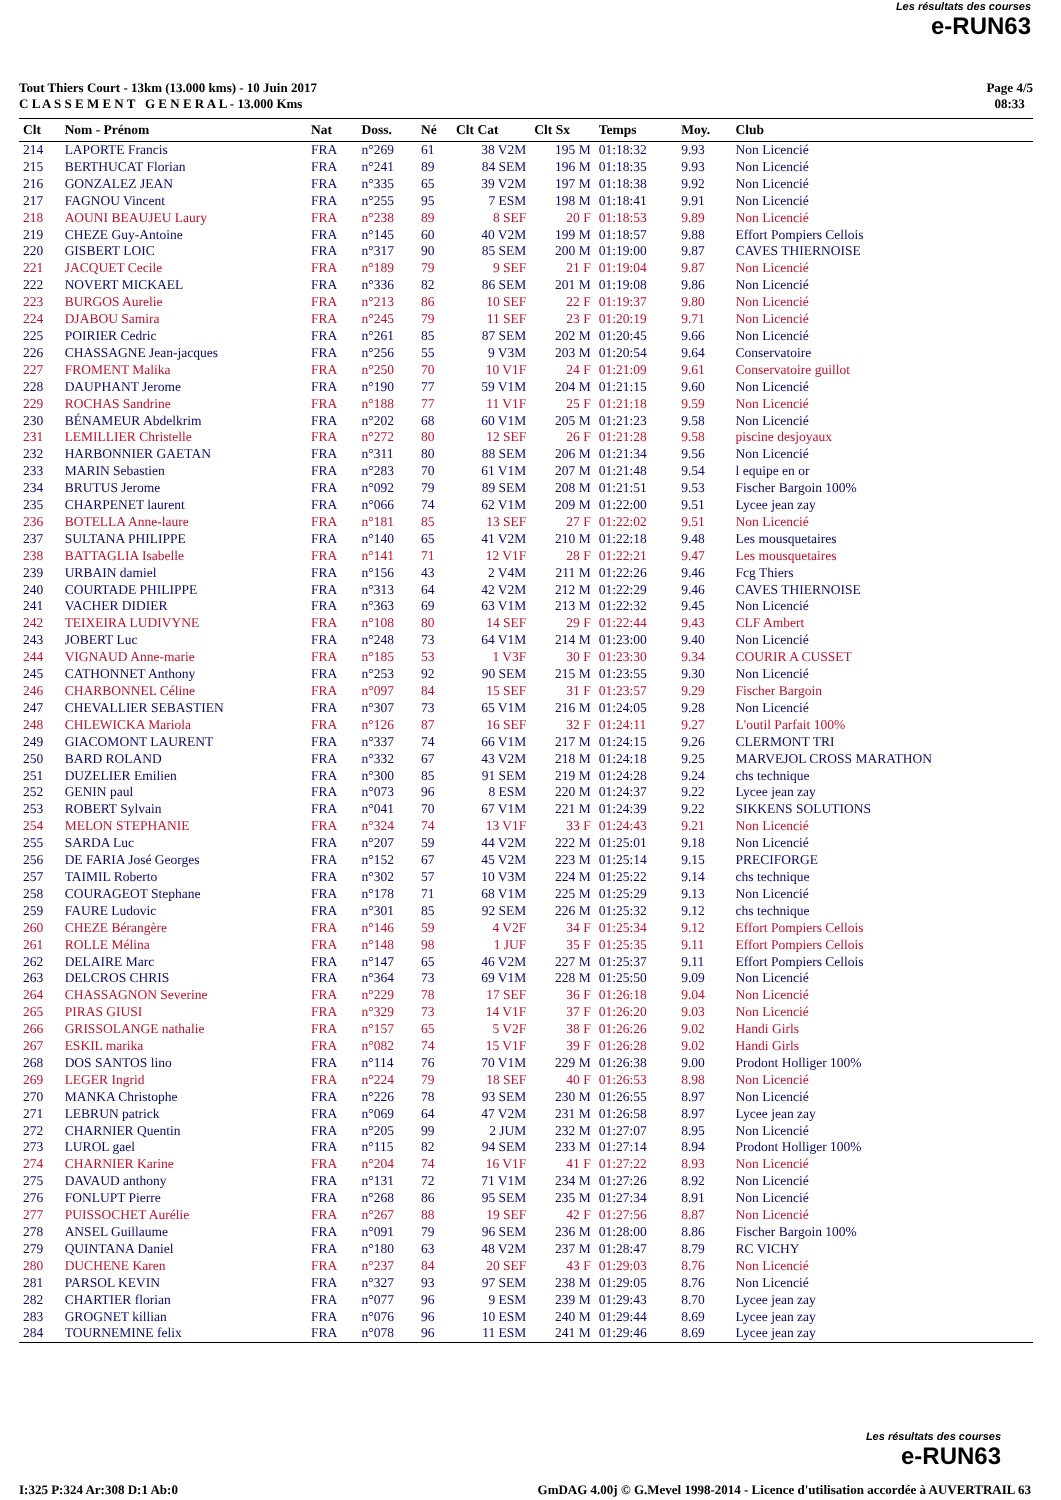Les résultats des courses
e-RUN63
Tout Thiers Court - 13km (13.000 kms) - 10 Juin 2017
C L A S S E M E N T G E N E R A L - 13.000 Kms
Page 4/5
08:33
| Clt | Nom - Prénom | Nat | Doss. | Né | Clt Cat | Clt Sx | Temps | Moy. | Club |
| --- | --- | --- | --- | --- | --- | --- | --- | --- | --- |
| 214 | LAPORTE Francis | FRA | n°269 | 61 | 38 V2M | 195 M | 01:18:32 | 9.93 | Non Licencié |
| 215 | BERTHUCAT Florian | FRA | n°241 | 89 | 84 SEM | 196 M | 01:18:35 | 9.93 | Non Licencié |
| 216 | GONZALEZ JEAN | FRA | n°335 | 65 | 39 V2M | 197 M | 01:18:38 | 9.92 | Non Licencié |
| 217 | FAGNOU Vincent | FRA | n°255 | 95 | 7 ESM | 198 M | 01:18:41 | 9.91 | Non Licencié |
| 218 | AOUNI BEAUJEU Laury | FRA | n°238 | 89 | 8 SEF | 20 F | 01:18:53 | 9.89 | Non Licencié |
| 219 | CHEZE Guy-Antoine | FRA | n°145 | 60 | 40 V2M | 199 M | 01:18:57 | 9.88 | Effort Pompiers Cellois |
| 220 | GISBERT LOIC | FRA | n°317 | 90 | 85 SEM | 200 M | 01:19:00 | 9.87 | CAVES THIERNOISE |
| 221 | JACQUET Cecile | FRA | n°189 | 79 | 9 SEF | 21 F | 01:19:04 | 9.87 | Non Licencié |
| 222 | NOVERT MICKAEL | FRA | n°336 | 82 | 86 SEM | 201 M | 01:19:08 | 9.86 | Non Licencié |
| 223 | BURGOS Aurelie | FRA | n°213 | 86 | 10 SEF | 22 F | 01:19:37 | 9.80 | Non Licencié |
| 224 | DJABOU Samira | FRA | n°245 | 79 | 11 SEF | 23 F | 01:20:19 | 9.71 | Non Licencié |
| 225 | POIRIER Cedric | FRA | n°261 | 85 | 87 SEM | 202 M | 01:20:45 | 9.66 | Non Licencié |
| 226 | CHASSAGNE Jean-jacques | FRA | n°256 | 55 | 9 V3M | 203 M | 01:20:54 | 9.64 | Conservatoire |
| 227 | FROMENT Malika | FRA | n°250 | 70 | 10 V1F | 24 F | 01:21:09 | 9.61 | Conservatoire guillot |
| 228 | DAUPHANT Jerome | FRA | n°190 | 77 | 59 V1M | 204 M | 01:21:15 | 9.60 | Non Licencié |
| 229 | ROCHAS Sandrine | FRA | n°188 | 77 | 11 V1F | 25 F | 01:21:18 | 9.59 | Non Licencié |
| 230 | BÉNAMEUR Abdelkrim | FRA | n°202 | 68 | 60 V1M | 205 M | 01:21:23 | 9.58 | Non Licencié |
| 231 | LEMILLIER Christelle | FRA | n°272 | 80 | 12 SEF | 26 F | 01:21:28 | 9.58 | piscine desjoyaux |
| 232 | HARBONNIER GAETAN | FRA | n°311 | 80 | 88 SEM | 206 M | 01:21:34 | 9.56 | Non Licencié |
| 233 | MARIN Sebastien | FRA | n°283 | 70 | 61 V1M | 207 M | 01:21:48 | 9.54 | l equipe en or |
| 234 | BRUTUS Jerome | FRA | n°092 | 79 | 89 SEM | 208 M | 01:21:51 | 9.53 | Fischer Bargoin 100% |
| 235 | CHARPENET laurent | FRA | n°066 | 74 | 62 V1M | 209 M | 01:22:00 | 9.51 | Lycee jean zay |
| 236 | BOTELLA Anne-laure | FRA | n°181 | 85 | 13 SEF | 27 F | 01:22:02 | 9.51 | Non Licencié |
| 237 | SULTANA PHILIPPE | FRA | n°140 | 65 | 41 V2M | 210 M | 01:22:18 | 9.48 | Les mousquetaires |
| 238 | BATTAGLIA Isabelle | FRA | n°141 | 71 | 12 V1F | 28 F | 01:22:21 | 9.47 | Les mousquetaires |
| 239 | URBAIN damiel | FRA | n°156 | 43 | 2 V4M | 211 M | 01:22:26 | 9.46 | Fcg Thiers |
| 240 | COURTADE PHILIPPE | FRA | n°313 | 64 | 42 V2M | 212 M | 01:22:29 | 9.46 | CAVES THIERNOISE |
| 241 | VACHER DIDIER | FRA | n°363 | 69 | 63 V1M | 213 M | 01:22:32 | 9.45 | Non Licencié |
| 242 | TEIXEIRA LUDIVYNE | FRA | n°108 | 80 | 14 SEF | 29 F | 01:22:44 | 9.43 | CLF Ambert |
| 243 | JOBERT Luc | FRA | n°248 | 73 | 64 V1M | 214 M | 01:23:00 | 9.40 | Non Licencié |
| 244 | VIGNAUD Anne-marie | FRA | n°185 | 53 | 1 V3F | 30 F | 01:23:30 | 9.34 | COURIR A CUSSET |
| 245 | CATHONNET Anthony | FRA | n°253 | 92 | 90 SEM | 215 M | 01:23:55 | 9.30 | Non Licencié |
| 246 | CHARBONNEL Céline | FRA | n°097 | 84 | 15 SEF | 31 F | 01:23:57 | 9.29 | Fischer Bargoin |
| 247 | CHEVALLIER SEBASTIEN | FRA | n°307 | 73 | 65 V1M | 216 M | 01:24:05 | 9.28 | Non Licencié |
| 248 | CHLEWICKA Mariola | FRA | n°126 | 87 | 16 SEF | 32 F | 01:24:11 | 9.27 | L'outil Parfait 100% |
| 249 | GIACOMONT LAURENT | FRA | n°337 | 74 | 66 V1M | 217 M | 01:24:15 | 9.26 | CLERMONT TRI |
| 250 | BARD ROLAND | FRA | n°332 | 67 | 43 V2M | 218 M | 01:24:18 | 9.25 | MARVEJOL CROSS MARATHON |
| 251 | DUZELIER Emilien | FRA | n°300 | 85 | 91 SEM | 219 M | 01:24:28 | 9.24 | chs technique |
| 252 | GENIN paul | FRA | n°073 | 96 | 8 ESM | 220 M | 01:24:37 | 9.22 | Lycee jean zay |
| 253 | ROBERT Sylvain | FRA | n°041 | 70 | 67 V1M | 221 M | 01:24:39 | 9.22 | SIKKENS SOLUTIONS |
| 254 | MELON STEPHANIE | FRA | n°324 | 74 | 13 V1F | 33 F | 01:24:43 | 9.21 | Non Licencié |
| 255 | SARDA Luc | FRA | n°207 | 59 | 44 V2M | 222 M | 01:25:01 | 9.18 | Non Licencié |
| 256 | DE FARIA José Georges | FRA | n°152 | 67 | 45 V2M | 223 M | 01:25:14 | 9.15 | PRECIFORGE |
| 257 | TAIMIL Roberto | FRA | n°302 | 57 | 10 V3M | 224 M | 01:25:22 | 9.14 | chs technique |
| 258 | COURAGEOT Stephane | FRA | n°178 | 71 | 68 V1M | 225 M | 01:25:29 | 9.13 | Non Licencié |
| 259 | FAURE Ludovic | FRA | n°301 | 85 | 92 SEM | 226 M | 01:25:32 | 9.12 | chs technique |
| 260 | CHEZE Bérangère | FRA | n°146 | 59 | 4 V2F | 34 F | 01:25:34 | 9.12 | Effort Pompiers Cellois |
| 261 | ROLLE Mélina | FRA | n°148 | 98 | 1 JUF | 35 F | 01:25:35 | 9.11 | Effort Pompiers Cellois |
| 262 | DELAIRE Marc | FRA | n°147 | 65 | 46 V2M | 227 M | 01:25:37 | 9.11 | Effort Pompiers Cellois |
| 263 | DELCROS CHRIS | FRA | n°364 | 73 | 69 V1M | 228 M | 01:25:50 | 9.09 | Non Licencié |
| 264 | CHASSAGNON Severine | FRA | n°229 | 78 | 17 SEF | 36 F | 01:26:18 | 9.04 | Non Licencié |
| 265 | PIRAS GIUSI | FRA | n°329 | 73 | 14 V1F | 37 F | 01:26:20 | 9.03 | Non Licencié |
| 266 | GRISSOLANGE nathalie | FRA | n°157 | 65 | 5 V2F | 38 F | 01:26:26 | 9.02 | Handi Girls |
| 267 | ESKIL marika | FRA | n°082 | 74 | 15 V1F | 39 F | 01:26:28 | 9.02 | Handi Girls |
| 268 | DOS SANTOS lino | FRA | n°114 | 76 | 70 V1M | 229 M | 01:26:38 | 9.00 | Prodont Holliger 100% |
| 269 | LEGER Ingrid | FRA | n°224 | 79 | 18 SEF | 40 F | 01:26:53 | 8.98 | Non Licencié |
| 270 | MANKA Christophe | FRA | n°226 | 78 | 93 SEM | 230 M | 01:26:55 | 8.97 | Non Licencié |
| 271 | LEBRUN patrick | FRA | n°069 | 64 | 47 V2M | 231 M | 01:26:58 | 8.97 | Lycee jean zay |
| 272 | CHARNIER Quentin | FRA | n°205 | 99 | 2 JUM | 232 M | 01:27:07 | 8.95 | Non Licencié |
| 273 | LUROL gael | FRA | n°115 | 82 | 94 SEM | 233 M | 01:27:14 | 8.94 | Prodont Holliger 100% |
| 274 | CHARNIER Karine | FRA | n°204 | 74 | 16 V1F | 41 F | 01:27:22 | 8.93 | Non Licencié |
| 275 | DAVAUD anthony | FRA | n°131 | 72 | 71 V1M | 234 M | 01:27:26 | 8.92 | Non Licencié |
| 276 | FONLUPT Pierre | FRA | n°268 | 86 | 95 SEM | 235 M | 01:27:34 | 8.91 | Non Licencié |
| 277 | PUISSOCHET Aurélie | FRA | n°267 | 88 | 19 SEF | 42 F | 01:27:56 | 8.87 | Non Licencié |
| 278 | ANSEL Guillaume | FRA | n°091 | 79 | 96 SEM | 236 M | 01:28:00 | 8.86 | Fischer Bargoin 100% |
| 279 | QUINTANA Daniel | FRA | n°180 | 63 | 48 V2M | 237 M | 01:28:47 | 8.79 | RC VICHY |
| 280 | DUCHENE Karen | FRA | n°237 | 84 | 20 SEF | 43 F | 01:29:03 | 8.76 | Non Licencié |
| 281 | PARSOL KEVIN | FRA | n°327 | 93 | 97 SEM | 238 M | 01:29:05 | 8.76 | Non Licencié |
| 282 | CHARTIER florian | FRA | n°077 | 96 | 9 ESM | 239 M | 01:29:43 | 8.70 | Lycee jean zay |
| 283 | GROGNET killian | FRA | n°076 | 96 | 10 ESM | 240 M | 01:29:44 | 8.69 | Lycee jean zay |
| 284 | TOURNEMINE felix | FRA | n°078 | 96 | 11 ESM | 241 M | 01:29:46 | 8.69 | Lycee jean zay |
Les résultats des courses
e-RUN63
I:325 P:324 Ar:308 D:1 Ab:0 GmDAG 4.00j © G.Mevel 1998-2014 - Licence d'utilisation accordée à AUVERTRAIL 63